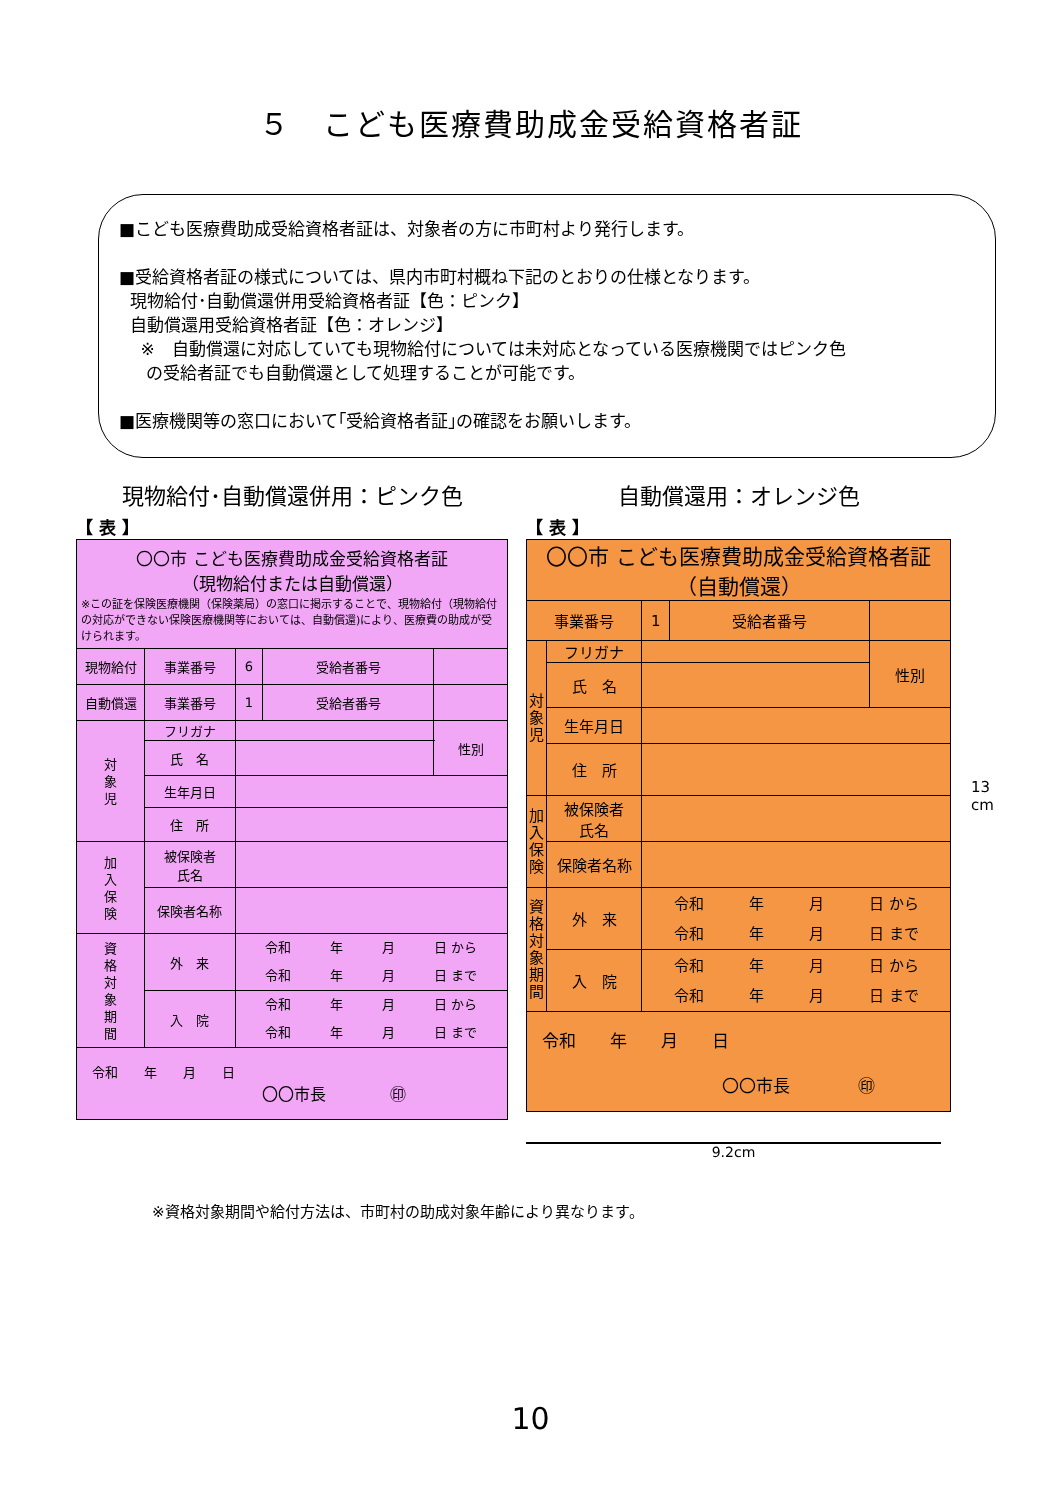５　こども医療費助成金受給資格者証
■こども医療費助成受給資格者証は、対象者の方に市町村より発行します。
■受給資格者証の様式については、県内市町村概ね下記のとおりの仕様となります。
現物給付･自動償還併用受給資格者証【色：ピンク】
自動償還用受給資格者証【色：オレンジ】
※　自動償還に対応していても現物給付については未対応となっている医療機関ではピンク色
の受給者証でも自動償還として処理することが可能です。
■医療機関等の窓口において｢受給資格者証｣の確認をお願いします。
現物給付･自動償還併用：ピンク色
【 表 】
| 〇〇市 こども医療費助成金受給資格者証 （現物給付または自動償還） ※この証を保険医療機関（保険薬局）の窓口に掲示することで、現物給付（現物給付の対応ができない保険医療機関等においては、自動償還)により、医療費の助成が受けられます。 | | | | | |
| 現物給付 | 事業番号 | 6 | 受給者番号 | | |
| 自動償還 | 事業番号 | 1 | 受給者番号 | | |
| 対 象 児 | フリガナ | | | | 性別 |
| | 氏 名 | | | | |
| | 生年月日 | | | | |
| | 住 所 | | | | |
| 加 入 保 険 | 被保険者 氏名 | | | | |
| | 保険者名称 | | | | |
| 資 格 対 象 期 間 | 外 来 | 令和 年 月 日 から 令和 年 月 日 まで | | | |
| | 入 院 | 令和 年 月 日 から 令和 年 月 日 まで | | | |
| 令和 年 月 日 〇〇市長 ㊞ | | | | | |
自動償還用：オレンジ色
【 表 】
| 〇〇市 こども医療費助成金受給資格者証 （自動償還） | | | | |
| 事業番号 | | 1 | 受給者番号 | |
| 対 象 児 | フリガナ | | | 性別 |
| | 氏 名 | | | |
| | 生年月日 | | | |
| | 住 所 | | | |
| 加 入 保 険 | 被保険者 氏名 | | | |
| | 保険者名称 | | | |
| 資 格 対 象 期 間 | 外 来 | 令和 年 月 日 から 令和 年 月 日 まで | | |
| | 入 院 | 令和 年 月 日 から 令和 年 月 日 まで | | |
| 令和 年 月 日 〇〇市長 ㊞ | | | | |
9.2cm
13
cm
※資格対象期間や給付方法は、市町村の助成対象年齢により異なります。
10